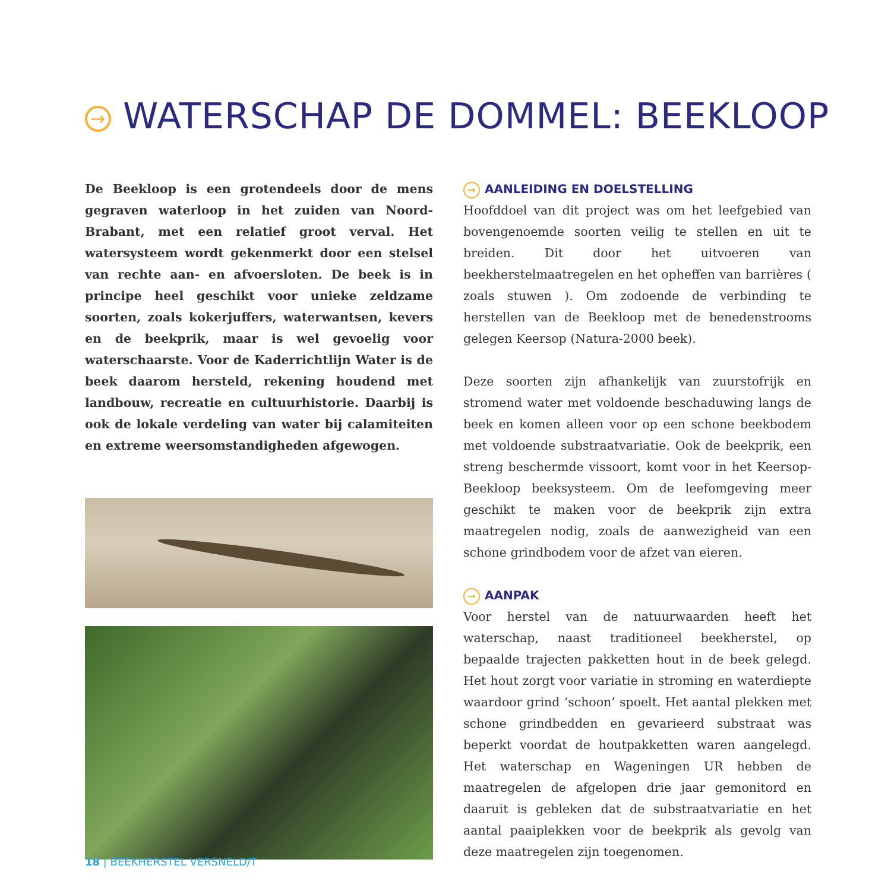→ WATERSCHAP DE DOMMEL: BEEKLOOP
De Beekloop is een grotendeels door de mens gegraven waterloop in het zuiden van Noord-Brabant, met een relatief groot verval. Het watersysteem wordt gekenmerkt door een stelsel van rechte aan- en afvoersloten. De beek is in principe heel geschikt voor unieke zeldzame soorten, zoals kokerjuffers, waterwantsen, kevers en de beekprik, maar is wel gevoelig voor waterschaarste. Voor de Kaderrichtlijn Water is de beek daarom hersteld, rekening houdend met landbouw, recreatie en cultuurhistorie. Daarbij is ook de lokale verdeling van water bij calamiteiten en extreme weersomstandigheden afgewogen.
→ AANLEIDING EN DOELSTELLING
Hoofddoel van dit project was om het leefgebied van bovengenoemde soorten veilig te stellen en uit te breiden. Dit door het uitvoeren van beekherstelmaatregelen en het opheffen van barrières ( zoals stuwen ). Om zodoende de verbinding te herstellen van de Beekloop met de benedenstrooms gelegen Keersop (Natura-2000 beek).
Deze soorten zijn afhankelijk van zuurstofrijk en stromend water met voldoende beschaduwing langs de beek en komen alleen voor op een schone beekbodem met voldoende substraatvariatie. Ook de beekprik, een streng beschermde vissoort, komt voor in het Keersop-Beekloop beeksysteem. Om de leefomgeving meer geschikt te maken voor de beekprik zijn extra maatregelen nodig, zoals de aanwezigheid van een schone grindbodem voor de afzet van eieren.
→ AANPAK
Voor herstel van de natuurwaarden heeft het waterschap, naast traditioneel beekherstel, op bepaalde trajecten pakketten hout in de beek gelegd. Het hout zorgt voor variatie in stroming en waterdiepte waardoor grind ‘schoon’ spoelt. Het aantal plekken met schone grindbedden en gevarieerd substraat was beperkt voordat de houtpakketten waren aangelegd. Het waterschap en Wageningen UR hebben de maatregelen de afgelopen drie jaar gemonitord en daaruit is gebleken dat de substraatvariatie en het aantal paaiplekken voor de beekprik als gevolg van deze maatregelen zijn toegenomen.
18 | BEEKHERSTEL VERSNELD/T